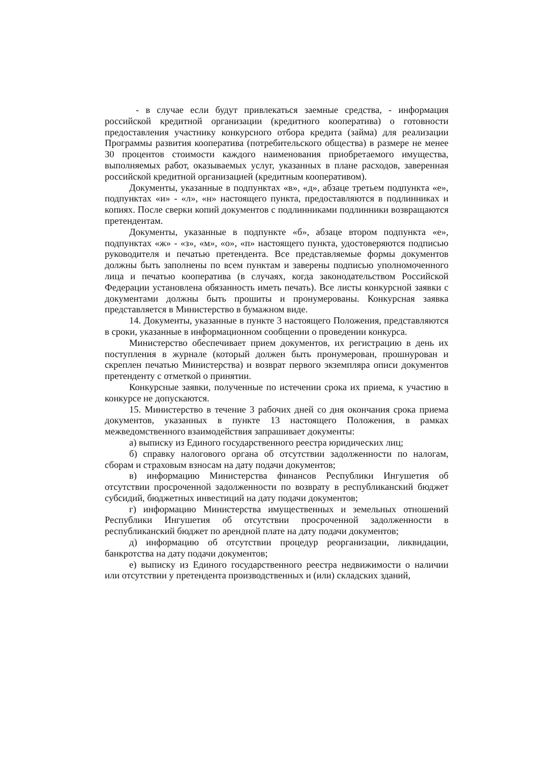- в случае если будут привлекаться заемные средства, - информация российской кредитной организации (кредитного кооператива) о готовности предоставления участнику конкурсного отбора кредита (займа) для реализации Программы развития кооператива (потребительского общества) в размере не менее 30 процентов стоимости каждого наименования приобретаемого имущества, выполняемых работ, оказываемых услуг, указанных в плане расходов, заверенная российской кредитной организацией (кредитным кооперативом).
Документы, указанные в подпунктах «в», «д», абзаце третьем подпункта «е», подпунктах «и» - «л», «н» настоящего пункта, предоставляются в подлинниках и копиях. После сверки копий документов с подлинниками подлинники возвращаются претендентам.
Документы, указанные в подпункте «б», абзаце втором подпункта «е», подпунктах «ж» - «з», «м», «о», «п» настоящего пункта, удостоверяются подписью руководителя и печатью претендента. Все представляемые формы документов должны быть заполнены по всем пунктам и заверены подписью уполномоченного лица и печатью кооператива (в случаях, когда законодательством Российской Федерации установлена обязанность иметь печать). Все листы конкурсной заявки с документами должны быть прошиты и пронумерованы. Конкурсная заявка представляется в Министерство в бумажном виде.
14. Документы, указанные в пункте 3 настоящего Положения, представляются в сроки, указанные в информационном сообщении о проведении конкурса.
Министерство обеспечивает прием документов, их регистрацию в день их поступления в журнале (который должен быть пронумерован, прошнурован и скреплен печатью Министерства) и возврат первого экземпляра описи документов претенденту с отметкой о принятии.
Конкурсные заявки, полученные по истечении срока их приема, к участию в конкурсе не допускаются.
15. Министерство в течение 3 рабочих дней со дня окончания срока приема документов, указанных в пункте 13 настоящего Положения, в рамках межведомственного взаимодействия запрашивает документы:
а) выписку из Единого государственного реестра юридических лиц;
б) справку налогового органа об отсутствии задолженности по налогам, сборам и страховым взносам на дату подачи документов;
в) информацию Министерства финансов Республики Ингушетия об отсутствии просроченной задолженности по возврату в республиканский бюджет субсидий, бюджетных инвестиций на дату подачи документов;
г) информацию Министерства имущественных и земельных отношений Республики Ингушетия об отсутствии просроченной задолженности в республиканский бюджет по арендной плате на дату подачи документов;
д) информацию об отсутствии процедур реорганизации, ликвидации, банкротства на дату подачи документов;
е) выписку из Единого государственного реестра недвижимости о наличии или отсутствии у претендента производственных и (или) складских зданий,